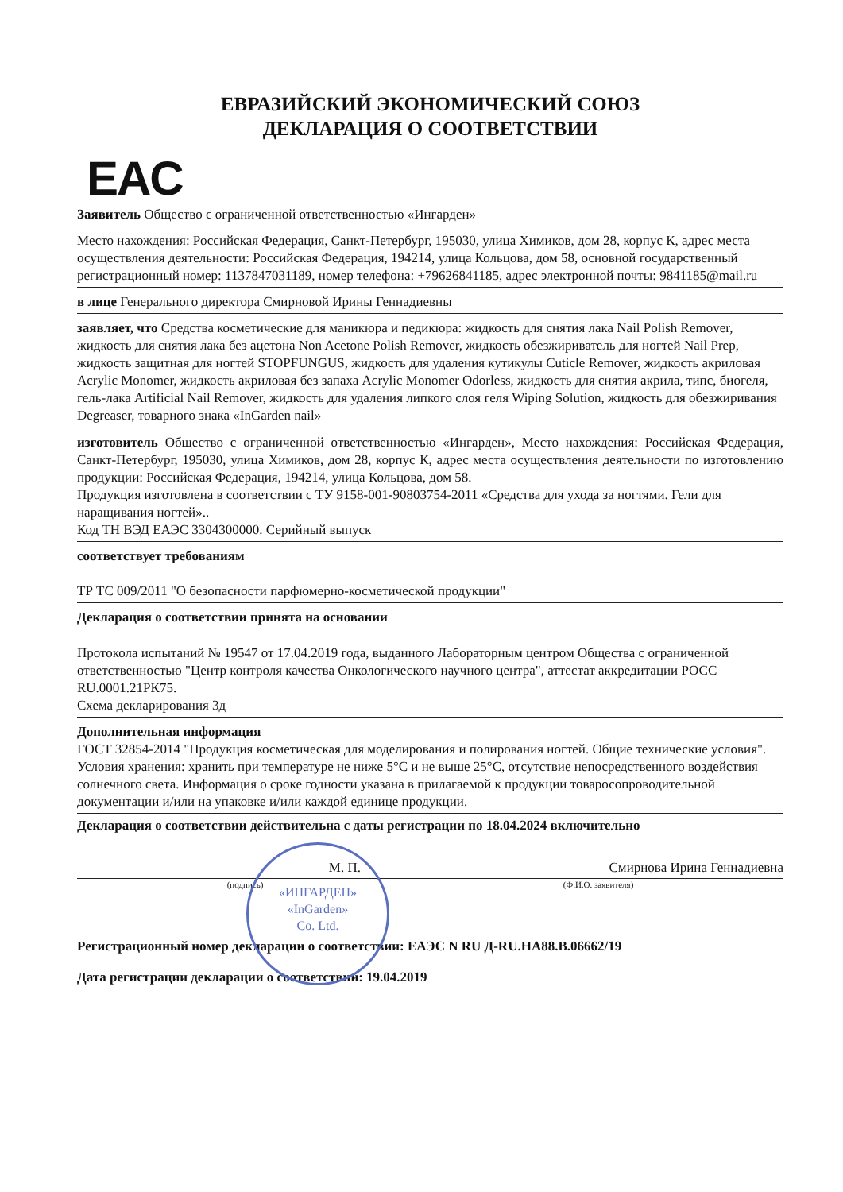ЕВРАЗИЙСКИЙ ЭКОНОМИЧЕСКИЙ СОЮЗ
ДЕКЛАРАЦИЯ О СООТВЕТСТВИИ
EAC
Заявитель Общество с ограниченной ответственностью «Ингарден»
Место нахождения: Российская Федерация, Санкт-Петербург, 195030, улица Химиков, дом 28, корпус К, адрес места осуществления деятельности: Российская Федерация, 194214, улица Кольцова, дом 58, основной государственный регистрационный номер: 1137847031189, номер телефона: +79626841185, адрес электронной почты: 9841185@mail.ru
в лице Генерального директора Смирновой Ирины Геннадиевны
заявляет, что Средства косметические для маникюра и педикюра: жидкость для снятия лака Nail Polish Remover, жидкость для снятия лака без ацетона Non Acetone Polish Remover, жидкость обезжириватель для ногтей Nail Prep, жидкость защитная для ногтей STOPFUNGUS, жидкость для удаления кутикулы Cuticle Remover, жидкость акриловая Acrylic Monomer, жидкость акриловая без запаха Acrylic Monomer Odorless, жидкость для снятия акрила, типс, биогеля, гель-лака Artificial Nail Remover, жидкость для удаления липкого слоя геля Wiping Solution, жидкость для обезжиривания Degreaser, товарного знака «InGarden nail»
изготовитель Общество с ограниченной ответственностью «Ингарден», Место нахождения: Российская Федерация, Санкт-Петербург, 195030, улица Химиков, дом 28, корпус К, адрес места осуществления деятельности по изготовлению продукции: Российская Федерация, 194214, улица Кольцова, дом 58.
Продукция изготовлена в соответствии с ТУ 9158-001-90803754-2011 «Средства для ухода за ногтями. Гели для наращивания ногтей»..
Код ТН ВЭД ЕАЭС 3304300000. Серийный выпуск
соответствует требованиям
ТР ТС 009/2011 "О безопасности парфюмерно-косметической продукции"
Декларация о соответствии принята на основании
Протокола испытаний № 19547 от 17.04.2019 года, выданного Лабораторным центром Общества с ограниченной ответственностью "Центр контроля качества Онкологического научного центра", аттестат аккредитации РОСС RU.0001.21РК75.
Схема декларирования 3д
Дополнительная информация
ГОСТ 32854-2014 "Продукция косметическая для моделирования и полирования ногтей. Общие технические условия". Условия хранения: хранить при температуре не ниже 5°С и не выше 25°С, отсутствие непосредственного воздействия солнечного света. Информация о сроке годности указана в прилагаемой к продукции товаросопроводительной документации и/или на упаковке и/или каждой единице продукции.
Декларация о соответствии действительна с даты регистрации по 18.04.2024 включительно
М. П. Смирнова Ирина Геннадиевна
(подпись) (Ф.И.О. заявителя)
Регистрационный номер декларации о соответствии: ЕАЭС N RU Д-RU.HA88.B.06662/19
Дата регистрации декларации о соответствии: 19.04.2019
«ИНГАРДЕН»
«InGarden»
Co. Ltd.